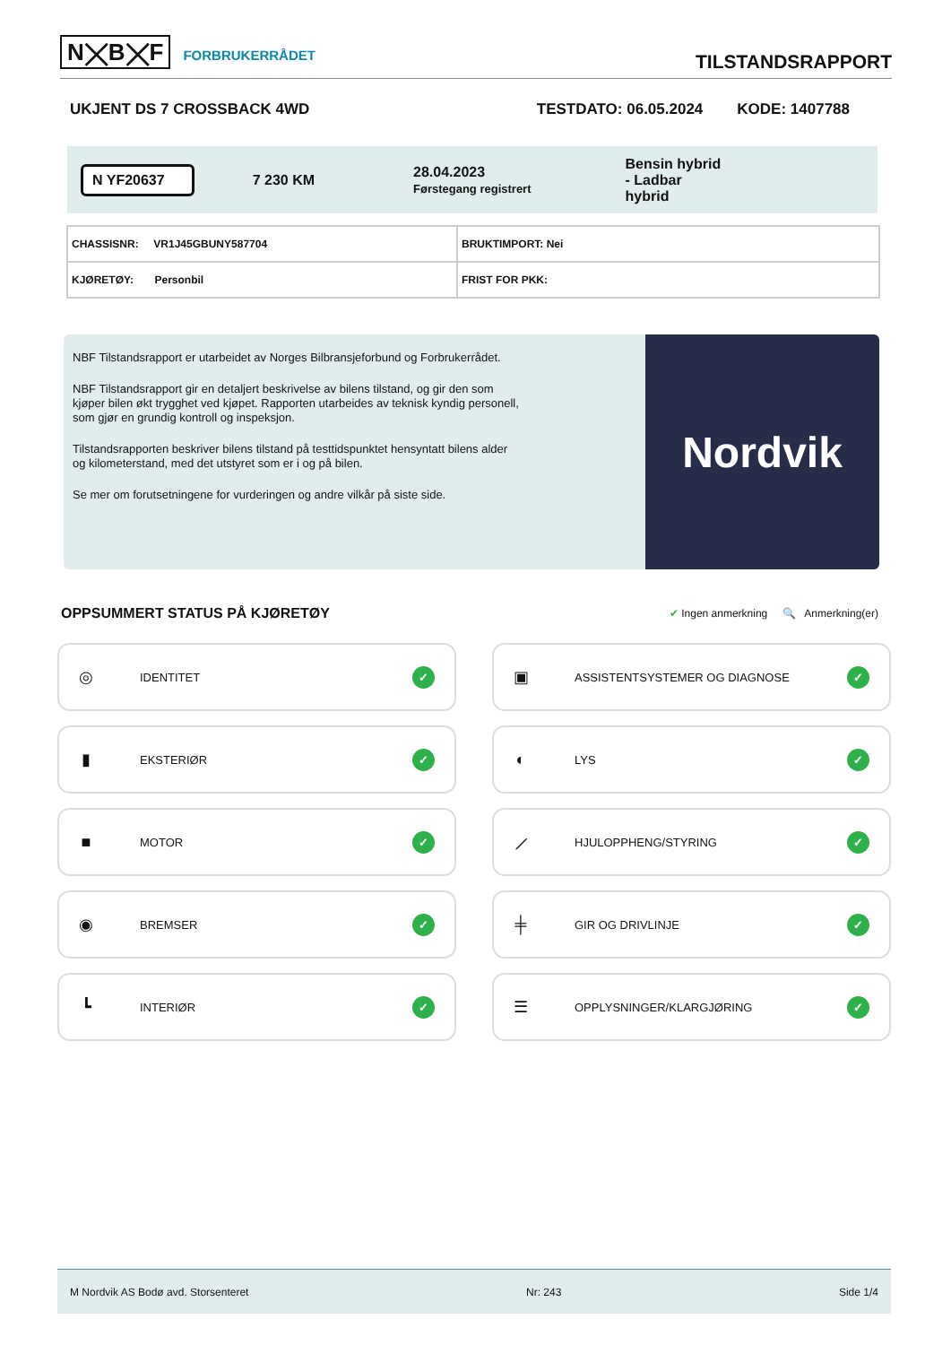N⨉B⨉F FORBRUKERRÅDET
TILSTANDSRAPPORT
UKJENT DS 7 CROSSBACK 4WD TESTDATO: 06.05.2024 KODE: 1407788
N YF20637 7 230 KM 28.04.2023
Førstegang registrert Bensin hybrid
- Ladbar
hybrid
| CHASSISNR: VR1J45GBUNY587704 | BRUKTIMPORT: Nei |
| KJØRETØY: Personbil | FRIST FOR PKK: |
NBF Tilstandsrapport er utarbeidet av Norges Bilbransjeforbund og Forbrukerrådet.
NBF Tilstandsrapport gir en detaljert beskrivelse av bilens tilstand, og gir den som kjøper bilen økt trygghet ved kjøpet. Rapporten utarbeides av teknisk kyndig personell, som gjør en grundig kontroll og inspeksjon.
Tilstandsrapporten beskriver bilens tilstand på testtidspunktet hensyntatt bilens alder og kilometerstand, med det utstyret som er i og på bilen.
Se mer om forutsetningene for vurderingen og andre vilkår på siste side.
Nordvik
OPPSUMMERT STATUS PÅ KJØRETØY
✔ Ingen anmerkning 🔍 Anmerkning(er)
◎ IDENTITET ✓
▣ ASSISTENTSYSTEMER OG DIAGNOSE ✓
▮ EKSTERIØR ✓
◐ LYS ✓
■ MOTOR ✓
⟋ HJULOPPHENG/STYRING ✓
◉ BREMSER ✓
╪ GIR OG DRIVLINJE ✓
┗ INTERIØR ✓
☰ OPPLYSNINGER/KLARGJØRING ✓
M Nordvik AS Bodø avd. Storsenteret Nr: 243 Side 1/4